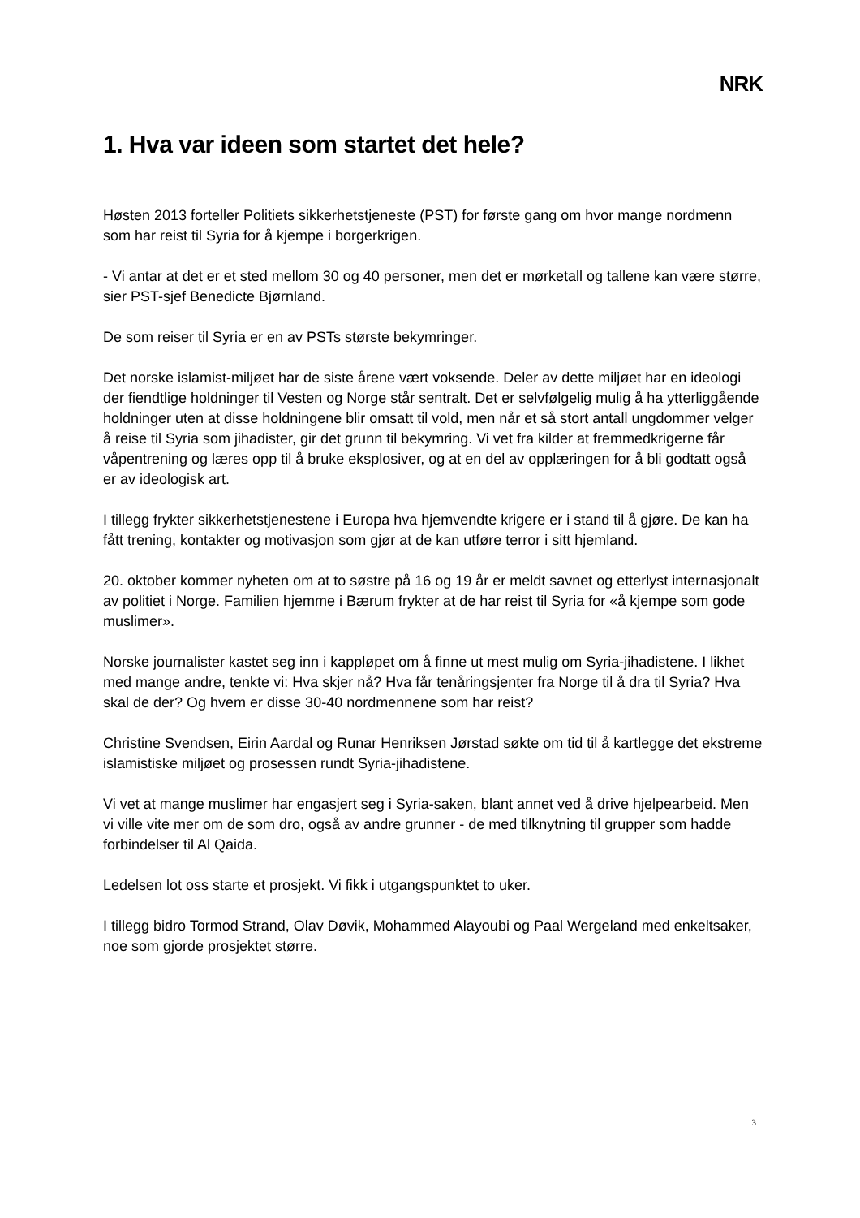NRK
1. Hva var ideen som startet det hele?
Høsten 2013 forteller Politiets sikkerhetstjeneste (PST) for første gang om hvor mange nordmenn som har reist til Syria for å kjempe i borgerkrigen.
- Vi antar at det er et sted mellom 30 og 40 personer, men det er mørketall og tallene kan være større, sier PST-sjef Benedicte Bjørnland.
De som reiser til Syria er en av PSTs største bekymringer.
Det norske islamist-miljøet har de siste årene vært voksende. Deler av dette miljøet har en ideologi der fiendtlige holdninger til Vesten og Norge står sentralt. Det er selvfølgelig mulig å ha ytterliggående holdninger uten at disse holdningene blir omsatt til vold, men når et så stort antall ungdommer velger å reise til Syria som jihadister, gir det grunn til bekymring. Vi vet fra kilder at fremmedkrigerne får våpentrening og læres opp til å bruke eksplosiver, og at en del av opplæringen for å bli godtatt også er av ideologisk art.
I tillegg frykter sikkerhetstjenestene i Europa hva hjemvendte krigere er i stand til å gjøre. De kan ha fått trening, kontakter og motivasjon som gjør at de kan utføre terror i sitt hjemland.
20. oktober kommer nyheten om at to søstre på 16 og 19 år er meldt savnet og etterlyst internasjonalt av politiet i Norge. Familien hjemme i Bærum frykter at de har reist til Syria for «å kjempe som gode muslimer».
Norske journalister kastet seg inn i kappløpet om å finne ut mest mulig om Syria-jihadistene. I likhet med mange andre, tenkte vi: Hva skjer nå? Hva får tenåringsjenter fra Norge til å dra til Syria? Hva skal de der? Og hvem er disse 30-40 nordmennene som har reist?
Christine Svendsen, Eirin Aardal og Runar Henriksen Jørstad søkte om tid til å kartlegge det ekstreme islamistiske miljøet og prosessen rundt Syria-jihadistene.
Vi vet at mange muslimer har engasjert seg i Syria-saken, blant annet ved å drive hjelpearbeid. Men vi ville vite mer om de som dro, også av andre grunner - de med tilknytning til grupper som hadde forbindelser til Al Qaida.
Ledelsen lot oss starte et prosjekt. Vi fikk i utgangspunktet to uker.
I tillegg bidro Tormod Strand, Olav Døvik, Mohammed Alayoubi og Paal Wergeland med enkeltsaker, noe som gjorde prosjektet større.
3